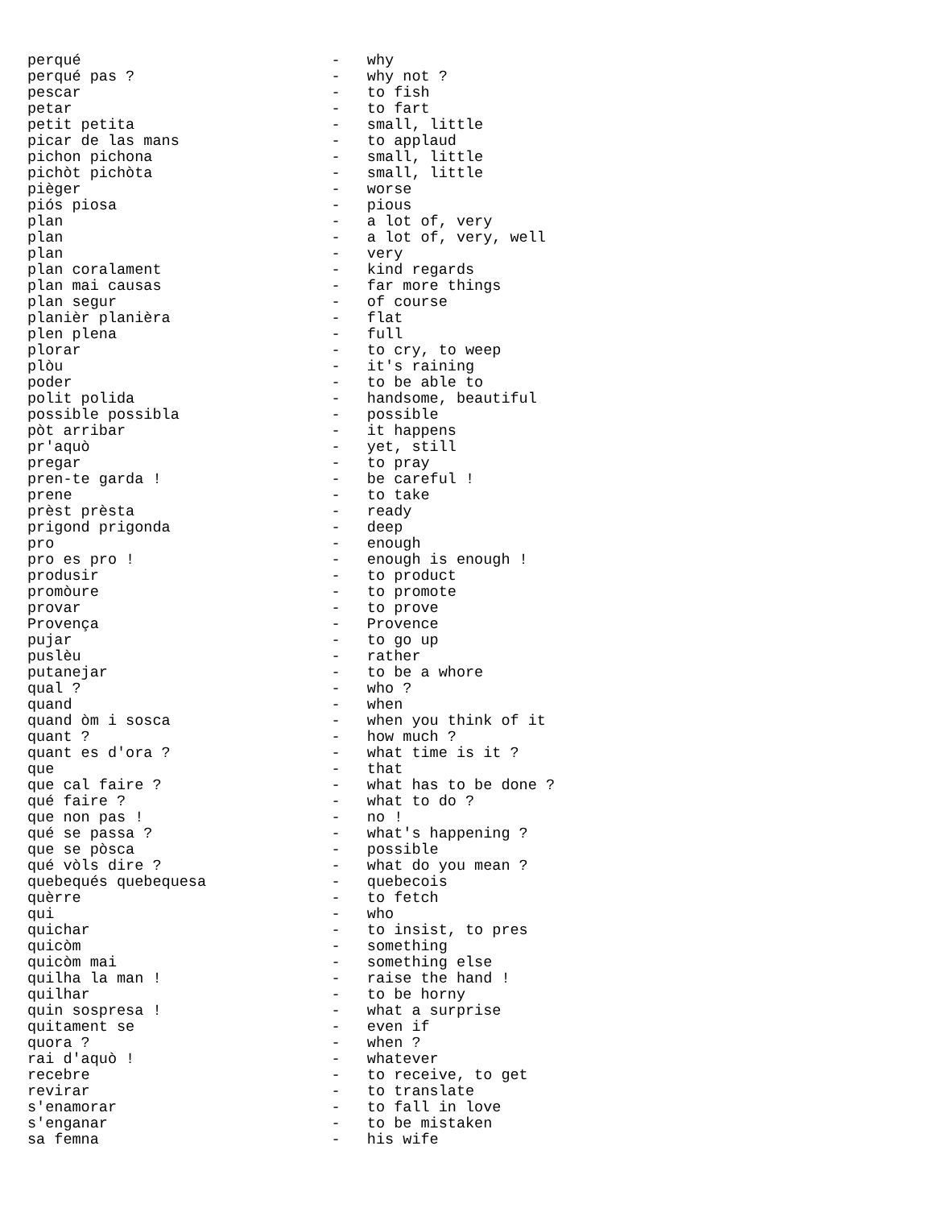perqué                            -   why
perqué pas ?                      -   why not ?
pescar                            -   to fish
petar                             -   to fart
petit petita                      -   small, little
picar de las mans                 -   to applaud
pichon pichona                    -   small, little
pichòt pichòta                    -   small, little
pièger                            -   worse
piós piosa                        -   pious
plan                              -   a lot of, very
plan                              -   a lot of, very, well
plan                              -   very
plan coralament                   -   kind regards
plan mai causas                   -   far more things
plan segur                        -   of course
planièr planièra                  -   flat
plen plena                        -   full
plorar                            -   to cry, to weep
plòu                              -   it's raining
poder                             -   to be able to
polit polida                      -   handsome, beautiful
possible possibla                 -   possible
pòt arribar                       -   it happens
pr'aquò                           -   yet, still
pregar                            -   to pray
pren-te garda !                   -   be careful !
prene                             -   to take
prèst prèsta                      -   ready
prigond prigonda                  -   deep
pro                               -   enough
pro es pro !                      -   enough is enough !
produsir                          -   to product
promòure                          -   to promote
provar                            -   to prove
Provença                          -   Provence
pujar                             -   to go up
puslèu                            -   rather
putanejar                         -   to be a whore
qual ?                            -   who ?
quand                             -   when
quand òm i sosca                  -   when you think of it
quant ?                           -   how much ?
quant es d'ora ?                  -   what time is it ?
que                               -   that
que cal faire ?                   -   what has to be done ?
qué faire ?                       -   what to do ?
que non pas !                     -   no !
qué se passa ?                    -   what's happening ?
que se pòsca                      -   possible
qué vòls dire ?                   -   what do you mean ?
quebequés quebequesa              -   quebecois
quèrre                            -   to fetch
qui                               -   who
quichar                           -   to insist, to pres
quicòm                            -   something
quicòm mai                        -   something else
quilha la man !                   -   raise the hand !
quilhar                           -   to be horny
quin sospresa !                   -   what a surprise
quitament se                      -   even if
quora ?                           -   when ?
rai d'aquò !                      -   whatever
recebre                           -   to receive, to get
revirar                           -   to translate
s'enamorar                        -   to fall in love
s'enganar                         -   to be mistaken
sa femna                          -   his wife